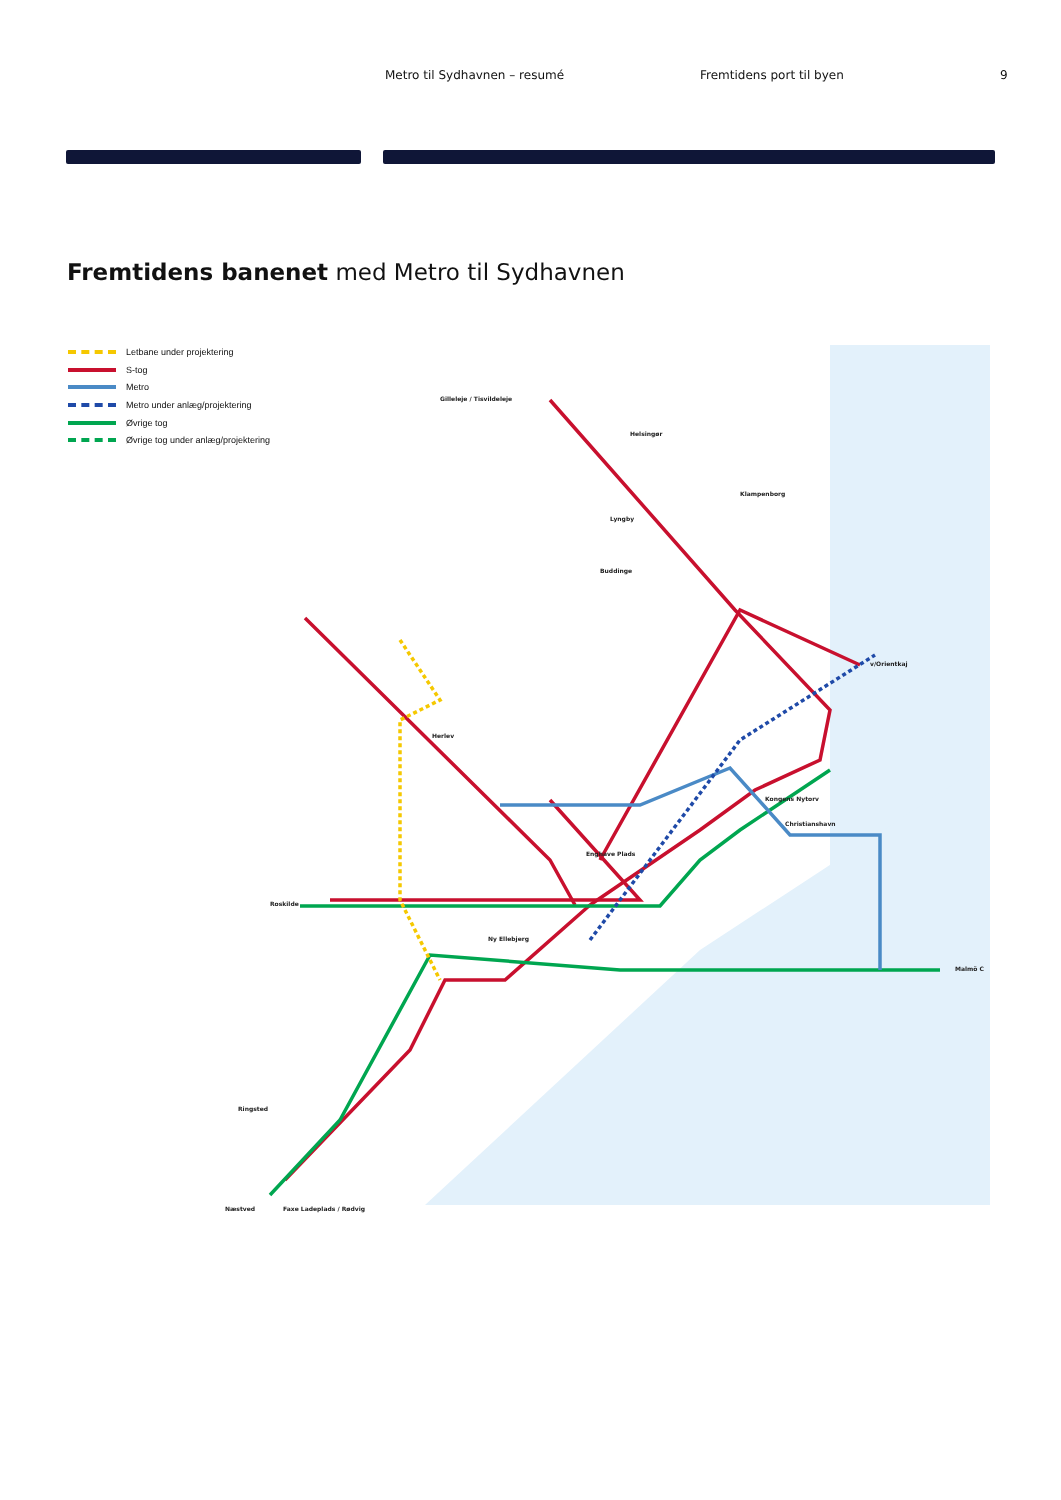Metro til Sydhavnen – resumé Fremtidens port til byen 9
Fremtidens banenet med Metro til Sydhavnen
Letbane under projektering
S-tog
Metro
Metro under anlæg/projektering
Øvrige tog
Øvrige tog under anlæg/projektering
Gilleleje / Tisvildeleje
Helsingør
Klampenborg
v/Orientkaj
Kongens Nytorv
Christianshavn
Malmö C
Roskilde
Næstved Faxe Ladeplads / Rødvig
Ringsted
Ny Ellebjerg
Enghave Plads
Herlev
Buddinge
Lyngby